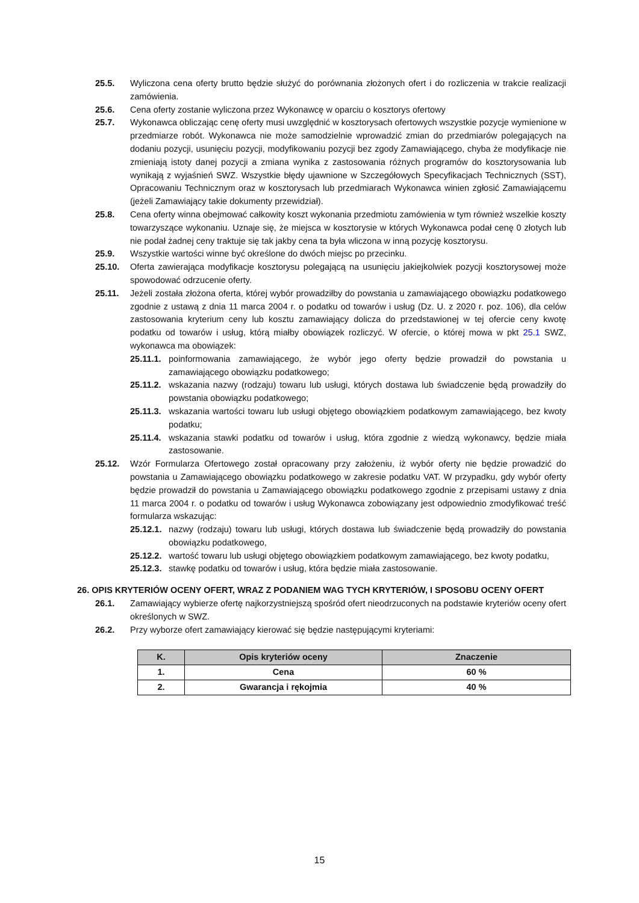25.5. Wyliczona cena oferty brutto będzie służyć do porównania złożonych ofert i do rozliczenia w trakcie realizacji zamówienia.
25.6. Cena oferty zostanie wyliczona przez Wykonawcę w oparciu o kosztorys ofertowy
25.7. Wykonawca obliczając cenę oferty musi uwzględnić w kosztorysach ofertowych wszystkie pozycje wymienione w przedmiarze robót. Wykonawca nie może samodzielnie wprowadzić zmian do przedmiarów polegających na dodaniu pozycji, usunięciu pozycji, modyfikowaniu pozycji bez zgody Zamawiającego, chyba że modyfikacje nie zmieniają istoty danej pozycji a zmiana wynika z zastosowania różnych programów do kosztorysowania lub wynikają z wyjaśnień SWZ. Wszystkie błędy ujawnione w Szczegółowych Specyfikacjach Technicznych (SST), Opracowaniu Technicznym oraz w kosztorysach lub przedmiarach Wykonawca winien zgłosić Zamawiającemu (jeżeli Zamawiający takie dokumenty przewidział).
25.8. Cena oferty winna obejmować całkowity koszt wykonania przedmiotu zamówienia w tym również wszelkie koszty towarzyszące wykonaniu. Uznaje się, że miejsca w kosztorysie w których Wykonawca podał cenę 0 złotych lub nie podał żadnej ceny traktuje się tak jakby cena ta była wliczona w inną pozycję kosztorysu.
25.9. Wszystkie wartości winne być określone do dwóch miejsc po przecinku.
25.10. Oferta zawierająca modyfikacje kosztorysu polegającą na usunięciu jakiejkolwiek pozycji kosztorysowej może spowodować odrzucenie oferty.
25.11. Jeżeli została złożona oferta, której wybór prowadziłby do powstania u zamawiającego obowiązku podatkowego zgodnie z ustawą z dnia 11 marca 2004 r. o podatku od towarów i usług (Dz. U. z 2020 r. poz. 106), dla celów zastosowania kryterium ceny lub kosztu zamawiający dolicza do przedstawionej w tej ofercie ceny kwotę podatku od towarów i usług, którą miałby obowiązek rozliczyć. W ofercie, o której mowa w pkt 25.1 SWZ, wykonawca ma obowiązek:
25.11.1. poinformowania zamawiającego, że wybór jego oferty będzie prowadził do powstania u zamawiającego obowiązku podatkowego;
25.11.2. wskazania nazwy (rodzaju) towaru lub usługi, których dostawa lub świadczenie będą prowadziły do powstania obowiązku podatkowego;
25.11.3. wskazania wartości towaru lub usługi objętego obowiązkiem podatkowym zamawiającego, bez kwoty podatku;
25.11.4. wskazania stawki podatku od towarów i usług, która zgodnie z wiedzą wykonawcy, będzie miała zastosowanie.
25.12. Wzór Formularza Ofertowego został opracowany przy założeniu, iż wybór oferty nie będzie prowadzić do powstania u Zamawiającego obowiązku podatkowego w zakresie podatku VAT. W przypadku, gdy wybór oferty będzie prowadził do powstania u Zamawiającego obowiązku podatkowego zgodnie z przepisami ustawy z dnia 11 marca 2004 r. o podatku od towarów i usług Wykonawca zobowiązany jest odpowiednio zmodyfikować treść formularza wskazując:
25.12.1. nazwy (rodzaju) towaru lub usługi, których dostawa lub świadczenie będą prowadziły do powstania obowiązku podatkowego,
25.12.2. wartość towaru lub usługi objętego obowiązkiem podatkowym zamawiającego, bez kwoty podatku,
25.12.3. stawkę podatku od towarów i usług, która będzie miała zastosowanie.
26. OPIS KRYTERIÓW OCENY OFERT, WRAZ Z PODANIEM WAG TYCH KRYTERIÓW, I SPOSOBU OCENY OFERT
26.1. Zamawiający wybierze ofertę najkorzystniejszą spośród ofert nieodrzuconych na podstawie kryteriów oceny ofert określonych w SWZ.
26.2. Przy wyborze ofert zamawiający kierować się będzie następującymi kryteriami:
| K. | Opis kryteriów oceny | Znaczenie |
| --- | --- | --- |
| 1. | Cena | 60 % |
| 2. | Gwarancja i rękojmia | 40 % |
15